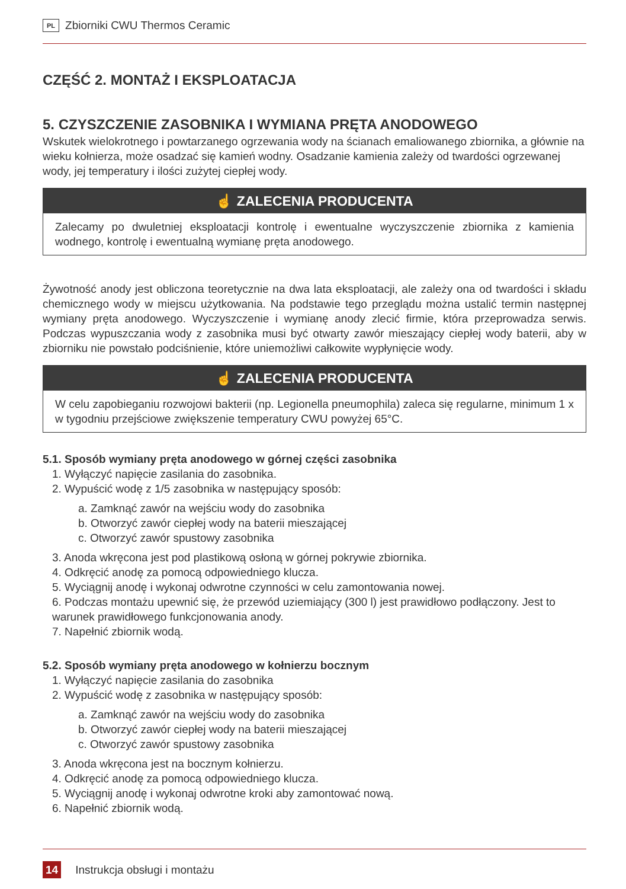PL Zbiorniki CWU Thermos Ceramic
CZĘŚĆ 2. MONTAŻ I EKSPLOATACJA
5. CZYSZCZENIE ZASOBNIKA I WYMIANA PRĘTA ANODOWEGO
Wskutek wielokrotnego i powtarzanego ogrzewania wody na ścianach emaliowanego zbiornika, a głównie na wieku kołnierza, może osadzać się kamień wodny. Osadzanie kamienia zależy od twardości ogrzewanej wody, jej temperatury i ilości zużytej ciepłej wody.
☝ ZALECENIA PRODUCENTA
Zalecamy po dwuletniej eksploatacji kontrolę i ewentualne wyczyszczenie zbiornika z kamienia wodnego, kontrolę i ewentualną wymianę pręta anodowego.
Żywotność anody jest obliczona teoretycznie na dwa lata eksploatacji, ale zależy ona od twardości i składu chemicznego wody w miejscu użytkowania. Na podstawie tego przeglądu można ustalić termin następnej wymiany pręta anodowego. Wyczyszczenie i wymianę anody zlecić firmie, która przeprowadza serwis. Podczas wypuszczania wody z zasobnika musi być otwarty zawór mieszający ciepłej wody baterii, aby w zbiorniku nie powstało podciśnienie, które uniemożliwi całkowite wypłynięcie wody.
☝ ZALECENIA PRODUCENTA
W celu zapobieganiu rozwojowi bakterii (np. Legionella pneumophila) zaleca się regularne, minimum 1 x w tygodniu przejściowe zwiększenie temperatury CWU powyżej 65°C.
5.1. Sposób wymiany pręta anodowego w górnej części zasobnika
1. Wyłączyć napięcie zasilania do zasobnika.
2. Wypuścić wodę z 1/5 zasobnika w następujący sposób:
a. Zamknąć zawór na wejściu wody do zasobnika
b. Otworzyć zawór ciepłej wody na baterii mieszającej
c. Otworzyć zawór spustowy zasobnika
3. Anoda wkręcona jest pod plastikową osłoną w górnej pokrywie zbiornika.
4. Odkręcić anodę za pomocą odpowiedniego klucza.
5. Wyciągnij anodę i wykonaj odwrotne czynności w celu zamontowania nowej.
6. Podczas montażu upewnić się, że przewód uziemiający (300 l) jest prawidłowo podłączony. Jest to warunek prawidłowego funkcjonowania anody.
7. Napełnić zbiornik wodą.
5.2. Sposób wymiany pręta anodowego w kołnierzu bocznym
1. Wyłączyć napięcie zasilania do zasobnika
2. Wypuścić wodę z zasobnika w następujący sposób:
a. Zamknąć zawór na wejściu wody do zasobnika
b. Otworzyć zawór ciepłej wody na baterii mieszającej
c. Otworzyć zawór spustowy zasobnika
3. Anoda wkręcona jest na bocznym kołnierzu.
4. Odkręcić anodę za pomocą odpowiedniego klucza.
5. Wyciągnij anodę i wykonaj odwrotne kroki aby zamontować nową.
6. Napełnić zbiornik wodą.
14 Instrukcja obsługi i montażu